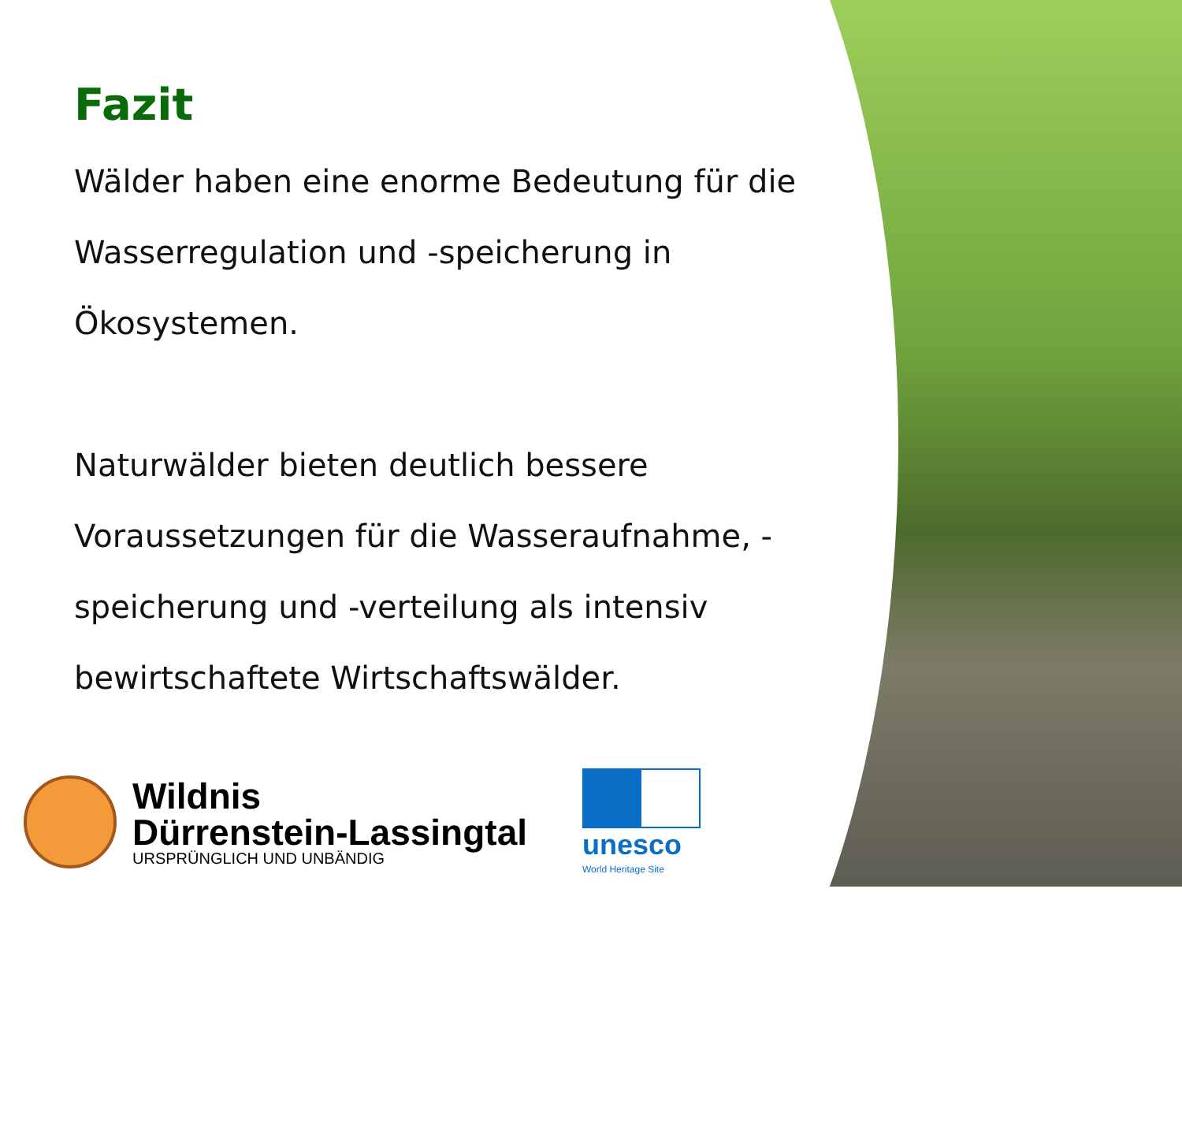Fazit
Wälder haben eine enorme Bedeutung für die Wasserregulation und -speicherung in Ökosystemen.
Naturwälder bieten deutlich bessere Voraussetzungen für die Wasseraufnahme, -speicherung und -verteilung als intensiv bewirtschaftete Wirtschaftswälder.
Wildnis
Dürrenstein-Lassingtal
URSPRÜNGLICH UND UNBÄNDIG
unesco
World Heritage Site